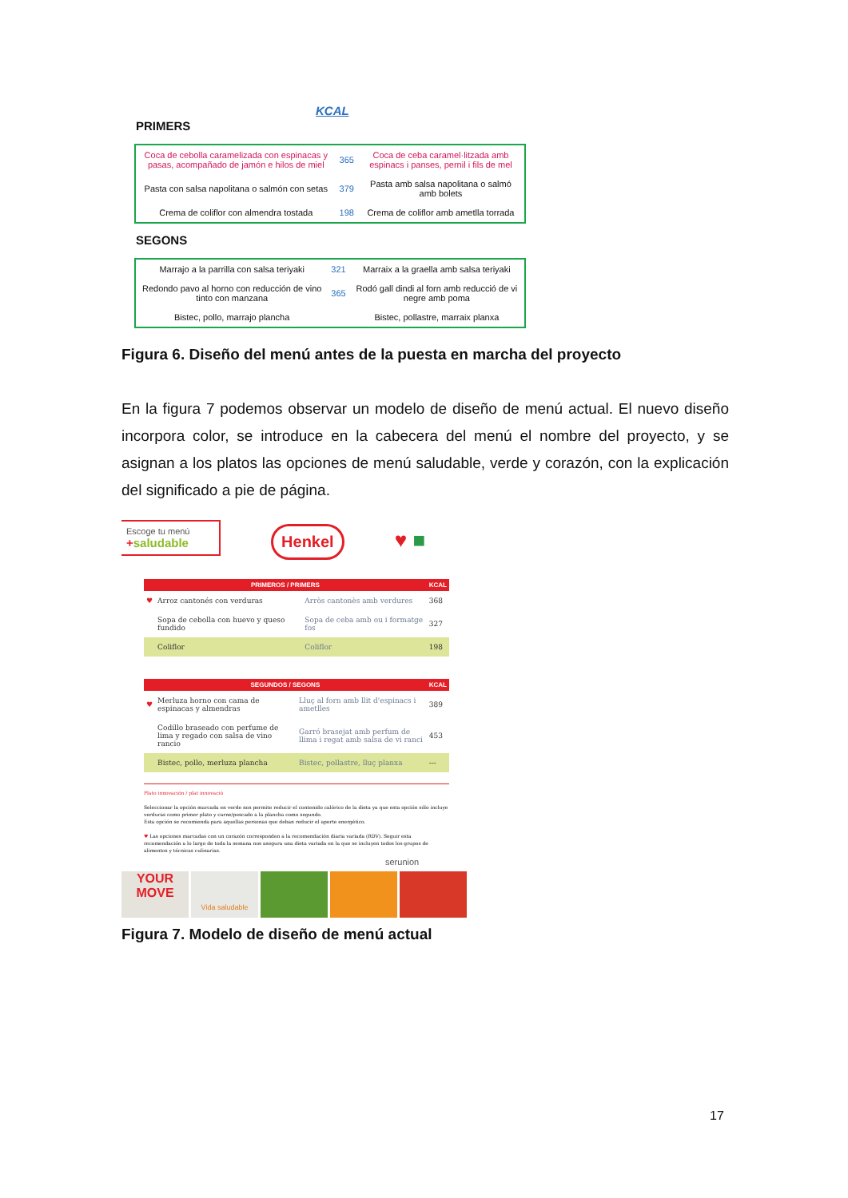KCAL
PRIMERS
| Coca de cebolla caramelizada con espinacas y pasas, acompañado de jamón e hilos de miel | 365 | Coca de ceba caramel·litzada amb espinacs i panses, pernil i fils de mel |
| Pasta con salsa napolitana o salmón con setas | 379 | Pasta amb salsa napolitana o salmó amb bolets |
| Crema de coliflor con almendra tostada | 198 | Crema de coliflor amb ametlla torrada |
SEGONS
| Marrajo a la parrilla con salsa teriyaki | 321 | Marraix a la graella amb salsa teriyaki |
| Redondo pavo al horno con reducción de vino tinto con manzana | 365 | Rodó gall dindi al forn amb reducció de vi negre amb poma |
| Bistec, pollo, marrajo plancha | | Bistec, pollastre, marraix planxa |
Figura 6. Diseño del menú antes de la puesta en marcha del proyecto
En la figura 7 podemos observar un modelo de diseño de menú actual. El nuevo diseño incorpora color, se introduce en la cabecera del menú el nombre del proyecto, y se asignan a los platos las opciones de menú saludable, verde y corazón, con la explicación del significado a pie de página.
Escoge tu menú
+saludable Henkel ♥ ■
| PRIMEROS / PRIMERS | | | KCAL |
| --- | --- | --- | --- |
| ♥ | Arroz cantonés con verduras | Arròs cantonès amb verdures | 368 |
| | Sopa de cebolla con huevo y queso fundido | Sopa de ceba amb ou i formatge fos | 327 |
| | Coliflor | Coliflor | 198 |
| SEGUNDOS / SEGONS | | | KCAL |
| --- | --- | --- | --- |
| ♥ | Merluza horno con cama de espinacas y almendras | Lluç al forn amb llit d'espinacs i ametlles | 389 |
| | Codillo braseado con perfume de lima y regado con salsa de vino rancio | Garró brasejat amb perfum de llima i regat amb salsa de vi ranci | 453 |
| | Bistec, pollo, merluza plancha | Bistec, pollastre, lluç planxa | --- |
Plato innovación / plat innovació
Seleccionar la opción marcada en verde nos permite reducir el contenido calórico de la dieta ya que esta opción sólo incluye verduras como primer plato y carne/pescado a la plancha como segundo.
Esta opción se recomienda para aquellas personas que deban reducir el aporte energético.
♥ Las opciones marcadas con un corazón corresponden a la recomendación diaria variada (RDV). Seguir esta recomendación a lo largo de toda la semana nos asegura una dieta variada en la que se incluyen todos los grupos de alimentos y técnicas culinarias.
serunion
YOUR MOVE Vida saludable
Figura 7. Modelo de diseño de menú actual
17